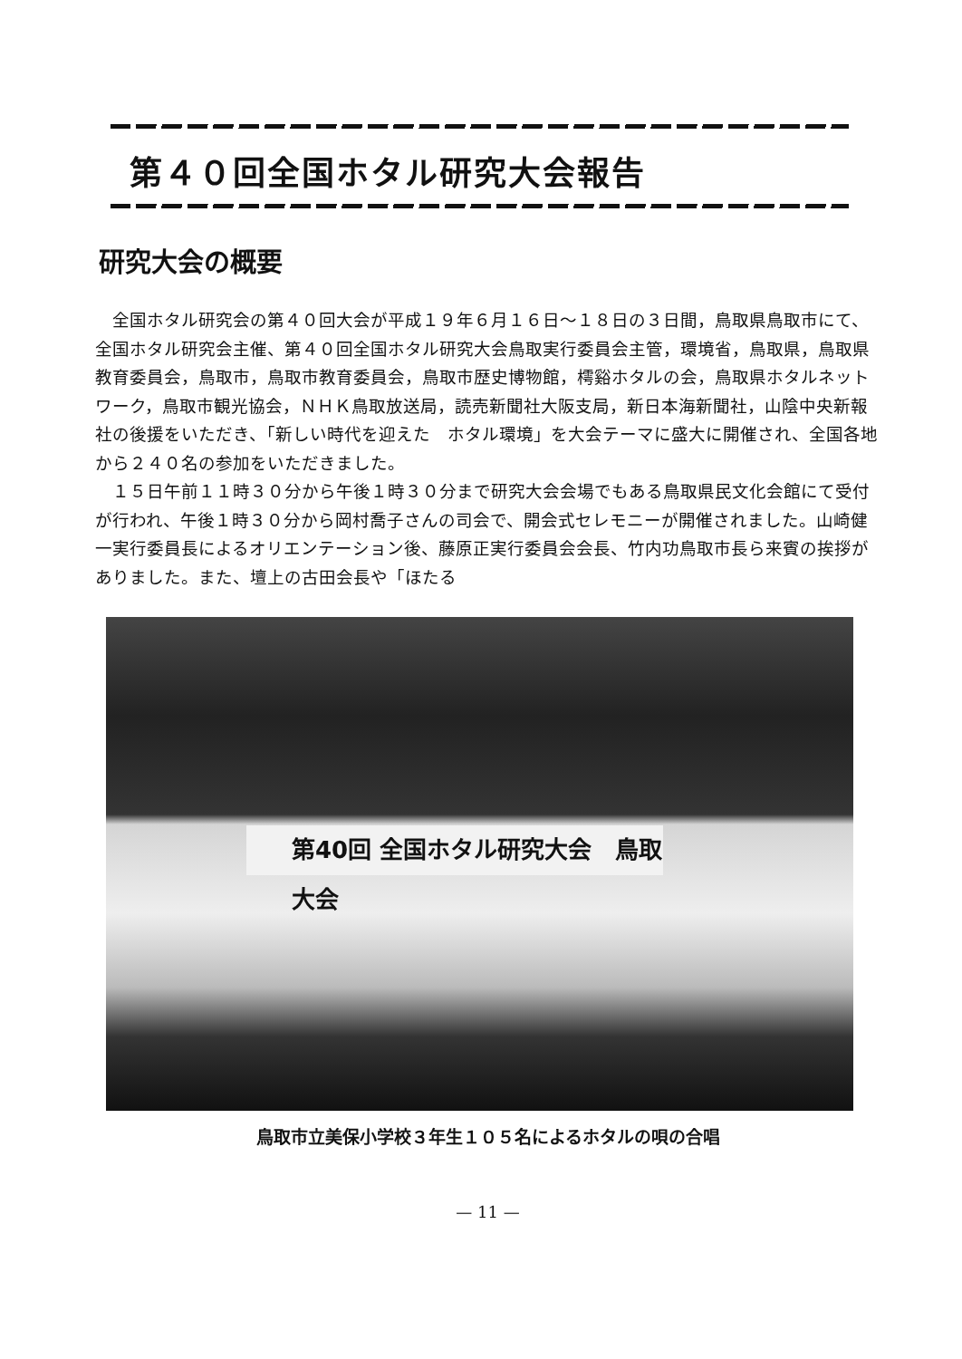第４０回全国ホタル研究大会報告
研究大会の概要
全国ホタル研究会の第４０回大会が平成１９年６月１６日～１８日の３日間，鳥取県鳥取市にて、全国ホタル研究会主催、第４０回全国ホタル研究大会鳥取実行委員会主管，環境省，鳥取県，鳥取県教育委員会，鳥取市，鳥取市教育委員会，鳥取市歴史博物館，樗谿ホタルの会，鳥取県ホタルネットワーク，鳥取市観光協会，ＮＨＫ鳥取放送局，読売新聞社大阪支局，新日本海新聞社，山陰中央新報社の後援をいただき、「新しい時代を迎えた　ホタル環境」を大会テーマに盛大に開催され、全国各地から２４０名の参加をいただきました。
１５日午前１１時３０分から午後１時３０分まで研究大会会場でもある鳥取県民文化会館にて受付が行われ、午後１時３０分から岡村喬子さんの司会で、開会式セレモニーが開催されました。山崎健一実行委員長によるオリエンテーション後、藤原正実行委員会会長、竹内功鳥取市長ら来賓の挨拶がありました。また、壇上の古田会長や「ほたる
第40回 全国ホタル研究大会　鳥取大会
鳥取市立美保小学校３年生１０５名によるホタルの唄の合唱
— 11 —